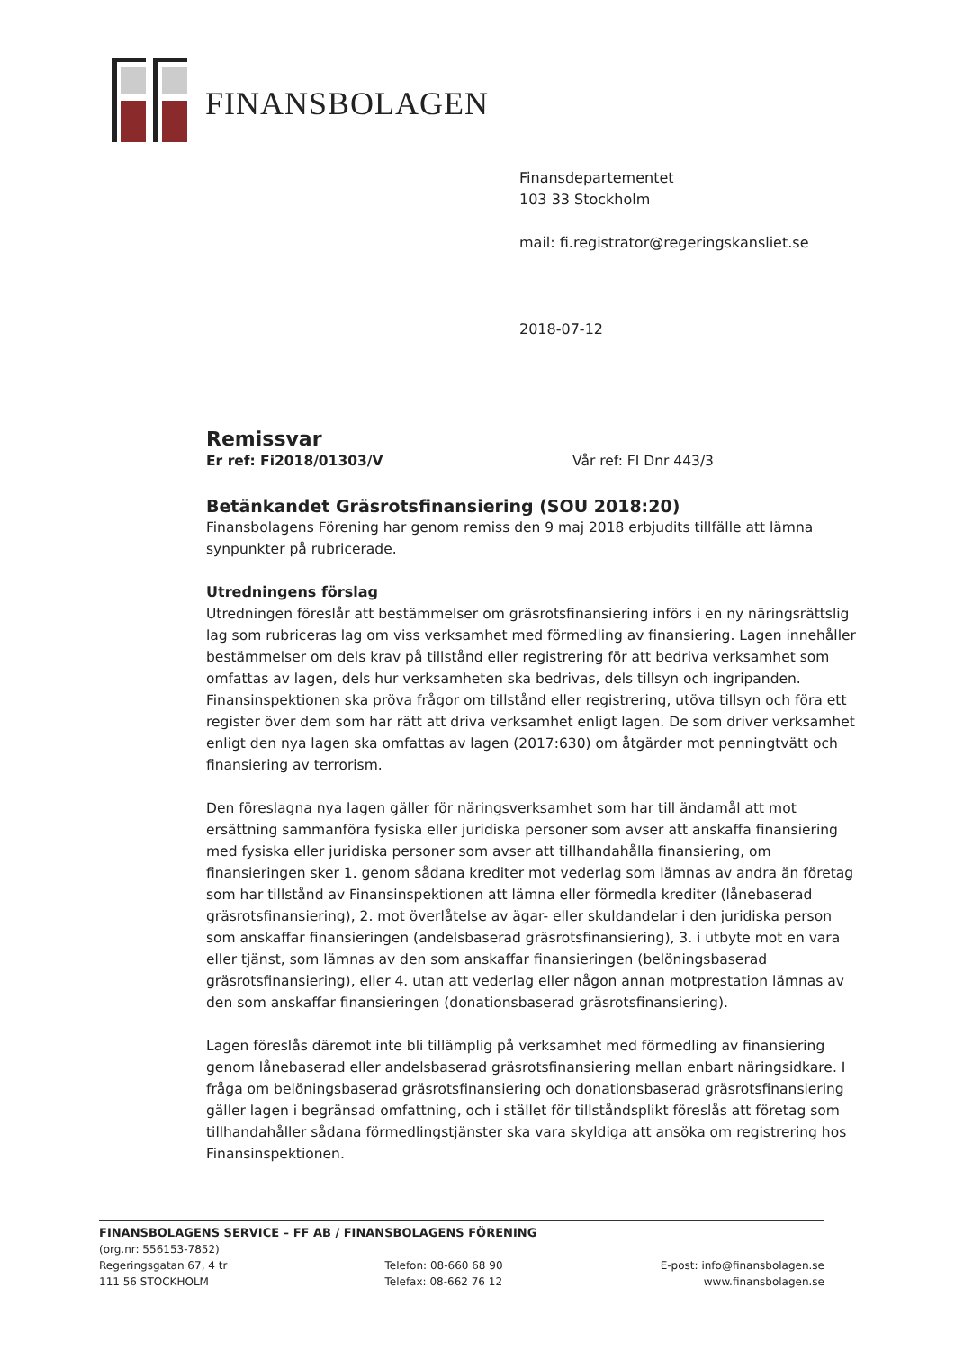FINANSBOLAGEN
Finansdepartementet
103 33 Stockholm
mail: fi.registrator@regeringskansliet.se
2018-07-12
Remissvar
Er ref: Fi2018/01303/V Vår ref: FI Dnr 443/3
Betänkandet Gräsrotsfinansiering (SOU 2018:20)
Finansbolagens Förening har genom remiss den 9 maj 2018 erbjudits tillfälle att lämna synpunkter på rubricerade.
Utredningens förslag
Utredningen föreslår att bestämmelser om gräsrotsfinansiering införs i en ny näringsrättslig lag som rubriceras lag om viss verksamhet med förmedling av finansiering. Lagen innehåller bestämmelser om dels krav på tillstånd eller registrering för att bedriva verksamhet som omfattas av lagen, dels hur verksamheten ska bedrivas, dels tillsyn och ingripanden. Finansinspektionen ska pröva frågor om tillstånd eller registrering, utöva tillsyn och föra ett register över dem som har rätt att driva verksamhet enligt lagen. De som driver verksamhet enligt den nya lagen ska omfattas av lagen (2017:630) om åtgärder mot penningtvätt och finansiering av terrorism.
Den föreslagna nya lagen gäller för näringsverksamhet som har till ändamål att mot ersättning sammanföra fysiska eller juridiska personer som avser att anskaffa finansiering med fysiska eller juridiska personer som avser att tillhandahålla finansiering, om finansieringen sker 1. genom sådana krediter mot vederlag som lämnas av andra än företag som har tillstånd av Finansinspektionen att lämna eller förmedla krediter (lånebaserad gräsrotsfinansiering), 2. mot överlåtelse av ägar- eller skuldandelar i den juridiska person som anskaffar finansieringen (andelsbaserad gräsrotsfinansiering), 3. i utbyte mot en vara eller tjänst, som lämnas av den som anskaffar finansieringen (belöningsbaserad gräsrotsfinansiering), eller 4. utan att vederlag eller någon annan motprestation lämnas av den som anskaffar finansieringen (donationsbaserad gräsrotsfinansiering).
Lagen föreslås däremot inte bli tillämplig på verksamhet med förmedling av finansiering genom lånebaserad eller andelsbaserad gräsrotsfinansiering mellan enbart näringsidkare. I fråga om belöningsbaserad gräsrotsfinansiering och donationsbaserad gräsrotsfinansiering gäller lagen i begränsad omfattning, och i stället för tillståndsplikt föreslås att företag som tillhandahåller sådana förmedlingstjänster ska vara skyldiga att ansöka om registrering hos Finansinspektionen.
FINANSBOLAGENS SERVICE – FF AB / FINANSBOLAGENS FÖRENING
(org.nr: 556153-7852)
Regeringsgatan 67, 4 tr
111 56 STOCKHOLM Telefon: 08-660 68 90
Telefax: 08-662 76 12 E-post: info@finansbolagen.se
www.finansbolagen.se